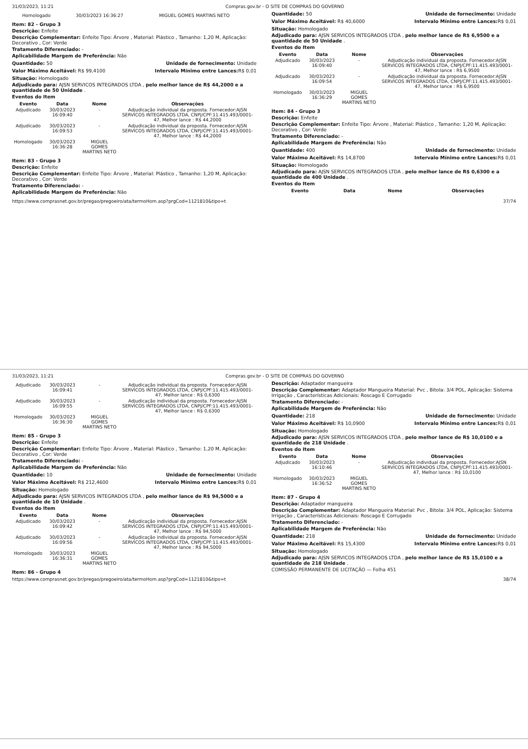31/03/2023, 11:21 Compras.gov.br - O SITE DE COMPRAS DO GOVERNO
| Homologado | 30/03/2023 16:36:27 | MIGUEL GOMES MARTINS NETO | |
Item: 82 - Grupo 3
Descrição: Enfeite
Descrição Complementar: Enfeite Tipo: Árvore , Material: Plástico , Tamanho: 1,20 M, Aplicação: Decorativo , Cor: Verde
Tratamento Diferenciado: -
Aplicabilidade Margem de Preferência: Não
Quantidade: 50 Unidade de fornecimento: Unidade
Valor Máximo Aceitável: R$ 99,4100
Intervalo Mínimo entre Lances: R$ 0,01
Situação: Homologado
Adjudicado para: AJSN SERVICOS INTEGRADOS LTDA , pelo melhor lance de R$ 44,2000 e a quantidade de 50 Unidade .
Eventos do Item
| Evento | Data | Nome | Observações |
| --- | --- | --- | --- |
| Adjudicado | 30/03/2023 16:09:40 | - | Adjudicação individual da proposta. Fornecedor:AJSN SERVICOS INTEGRADOS LTDA, CNPJ/CPF:11.415.493/0001-47, Melhor lance : R$ 44,2000 |
| Adjudicado | 30/03/2023 16:09:53 | - | Adjudicação individual da proposta. Fornecedor:AJSN SERVICOS INTEGRADOS LTDA, CNPJ/CPF:11.415.493/0001-47, Melhor lance : R$ 44,2000 |
| Homologado | 30/03/2023 16:36:28 | MIGUEL GOMES MARTINS NETO | |
Item: 83 - Grupo 3
Descrição: Enfeite
Descrição Complementar: Enfeite Tipo: Árvore , Material: Plástico , Tamanho: 1,20 M, Aplicação: Decorativo , Cor: Verde
Tratamento Diferenciado: -
Aplicabilidade Margem de Preferência: Não
Quantidade: 50 Unidade de fornecimento: Unidade
Valor Máximo Aceitável: R$ 40,6000
Intervalo Mínimo entre Lances: R$ 0,01
Situação: Homologado
Adjudicado para: AJSN SERVICOS INTEGRADOS LTDA , pelo melhor lance de R$ 6,9500 e a quantidade de 50 Unidade .
Eventos do Item
| Evento | Data | Nome | Observações |
| --- | --- | --- | --- |
| Adjudicado | 30/03/2023 16:09:40 | - | Adjudicação individual da proposta. Fornecedor:AJSN SERVICOS INTEGRADOS LTDA, CNPJ/CPF:11.415.493/0001-47, Melhor lance : R$ 6,9500 |
| Adjudicado | 30/03/2023 16:09:54 | - | Adjudicação individual da proposta. Fornecedor:AJSN SERVICOS INTEGRADOS LTDA, CNPJ/CPF:11.415.493/0001-47, Melhor lance : R$ 6,9500 |
| Homologado | 30/03/2023 16:36:29 | MIGUEL GOMES MARTINS NETO | |
Item: 84 - Grupo 3
Descrição: Enfeite
Descrição Complementar: Enfeite Tipo: Árvore , Material: Plástico , Tamanho: 1,20 M, Aplicação: Decorativo , Cor: Verde
Tratamento Diferenciado: -
Aplicabilidade Margem de Preferência: Não
Quantidade: 400 Unidade de fornecimento: Unidade
Valor Máximo Aceitável: R$ 14,8700
Intervalo Mínimo entre Lances: R$ 0,01
Situação: Homologado
Adjudicado para: AJSN SERVICOS INTEGRADOS LTDA , pelo melhor lance de R$ 0,6300 e a quantidade de 400 Unidade .
Eventos do Item
| Evento | Data | Nome | Observações |
| --- | --- | --- | --- |
https://www.comprasnet.gov.br/pregao/pregoeiro/ata/termoHom.asp?prgCod=1121810&tipo=t 37/74
31/03/2023, 11:21 Compras.gov.br - O SITE DE COMPRAS DO GOVERNO
| Adjudicado | 30/03/2023 16:09:41 | - | Adjudicação individual da proposta. Fornecedor:AJSN SERVICOS INTEGRADOS LTDA, CNPJ/CPF:11.415.493/0001-47, Melhor lance : R$ 0,6300 |
| Adjudicado | 30/03/2023 16:09:55 | - | Adjudicação individual da proposta. Fornecedor:AJSN SERVICOS INTEGRADOS LTDA, CNPJ/CPF:11.415.493/0001-47, Melhor lance : R$ 0,6300 |
| Homologado | 30/03/2023 16:36:30 | MIGUEL GOMES MARTINS NETO | |
Item: 85 - Grupo 3
Descrição: Enfeite
Descrição Complementar: Enfeite Tipo: Árvore , Material: Plástico , Tamanho: 1,20 M, Aplicação: Decorativo , Cor: Verde
Tratamento Diferenciado: -
Aplicabilidade Margem de Preferência: Não
Quantidade: 10 Unidade de fornecimento: Unidade
Valor Máximo Aceitável: R$ 212,4600
Intervalo Mínimo entre Lances: R$ 0,01
Situação: Homologado
Adjudicado para: AJSN SERVICOS INTEGRADOS LTDA , pelo melhor lance de R$ 94,5000 e a quantidade de 10 Unidade .
Eventos do Item
| Evento | Data | Nome | Observações |
| --- | --- | --- | --- |
| Adjudicado | 30/03/2023 16:09:42 | - | Adjudicação individual da proposta. Fornecedor:AJSN SERVICOS INTEGRADOS LTDA, CNPJ/CPF:11.415.493/0001-47, Melhor lance : R$ 94,5000 |
| Adjudicado | 30/03/2023 16:09:56 | - | Adjudicação individual da proposta. Fornecedor:AJSN SERVICOS INTEGRADOS LTDA, CNPJ/CPF:11.415.493/0001-47, Melhor lance : R$ 94,5000 |
| Homologado | 30/03/2023 16:36:31 | MIGUEL GOMES MARTINS NETO | |
Item: 86 - Grupo 4
Descrição: Adaptador mangueira
Descrição Complementar: Adaptador Mangueira Material: Pvc , Bitola: 3/4 POL, Aplicação: Sistema Irrigação , Características Adicionais: Roscago E Corrugado
Tratamento Diferenciado: -
Aplicabilidade Margem de Preferência: Não
Quantidade: 218 Unidade de fornecimento: Unidade
Valor Máximo Aceitável: R$ 10,0900
Intervalo Mínimo entre Lances: R$ 0,01
Situação: Homologado
Adjudicado para: AJSN SERVICOS INTEGRADOS LTDA , pelo melhor lance de R$ 10,0100 e a quantidade de 218 Unidade .
Eventos do Item
| Evento | Data | Nome | Observações |
| --- | --- | --- | --- |
| Adjudicado | 30/03/2023 16:10:46 | - | Adjudicação individual da proposta. Fornecedor:AJSN SERVICOS INTEGRADOS LTDA, CNPJ/CPF:11.415.493/0001-47, Melhor lance : R$ 10,0100 |
| Homologado | 30/03/2023 16:36:52 | MIGUEL GOMES MARTINS NETO | |
Item: 87 - Grupo 4
Descrição: Adaptador mangueira
Descrição Complementar: Adaptador Mangueira Material: Pvc , Bitola: 3/4 POL, Aplicação: Sistema Irrigação , Características Adicionais: Roscago E Corrugado
Tratamento Diferenciado: -
Aplicabilidade Margem de Preferência: Não
Quantidade: 218 Unidade de fornecimento: Unidade
Valor Máximo Aceitável: R$ 15,4300
Intervalo Mínimo entre Lances: R$ 0,01
Situação: Homologado
Adjudicado para: AJSN SERVICOS INTEGRADOS LTDA , pelo melhor lance de R$ 15,0100 e a quantidade de 218 Unidade .
COMISSÃO PERMANENTE DE LICITAÇÃO — Folha 451
https://www.comprasnet.gov.br/pregao/pregoeiro/ata/termoHom.asp?prgCod=1121810&tipo=t 38/74